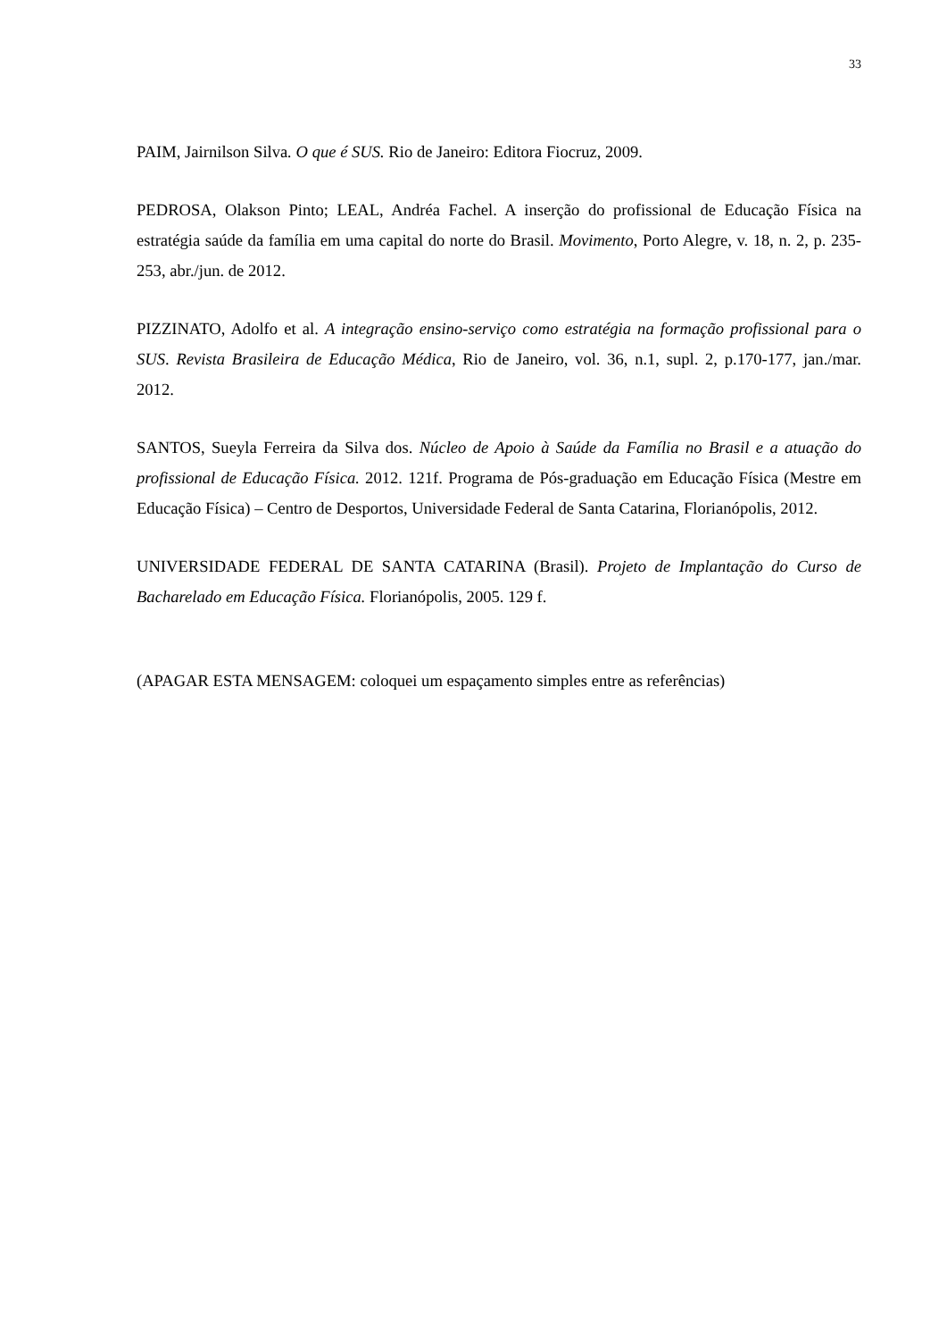33
PAIM, Jairnilson Silva. O que é SUS. Rio de Janeiro: Editora Fiocruz, 2009.
PEDROSA, Olakson Pinto; LEAL, Andréa Fachel. A inserção do profissional de Educação Física na estratégia saúde da família em uma capital do norte do Brasil. Movimento, Porto Alegre, v. 18, n. 2, p. 235-253, abr./jun. de 2012.
PIZZINATO, Adolfo et al. A integração ensino-serviço como estratégia na formação profissional para o SUS. Revista Brasileira de Educação Médica, Rio de Janeiro, vol. 36, n.1, supl. 2, p.170-177, jan./mar. 2012.
SANTOS, Sueyla Ferreira da Silva dos. Núcleo de Apoio à Saúde da Família no Brasil e a atuação do profissional de Educação Física. 2012. 121f. Programa de Pós-graduação em Educação Física (Mestre em Educação Física) – Centro de Desportos, Universidade Federal de Santa Catarina, Florianópolis, 2012.
UNIVERSIDADE FEDERAL DE SANTA CATARINA (Brasil). Projeto de Implantação do Curso de Bacharelado em Educação Física. Florianópolis, 2005. 129 f.
(APAGAR ESTA MENSAGEM: coloquei um espaçamento simples entre as referências)